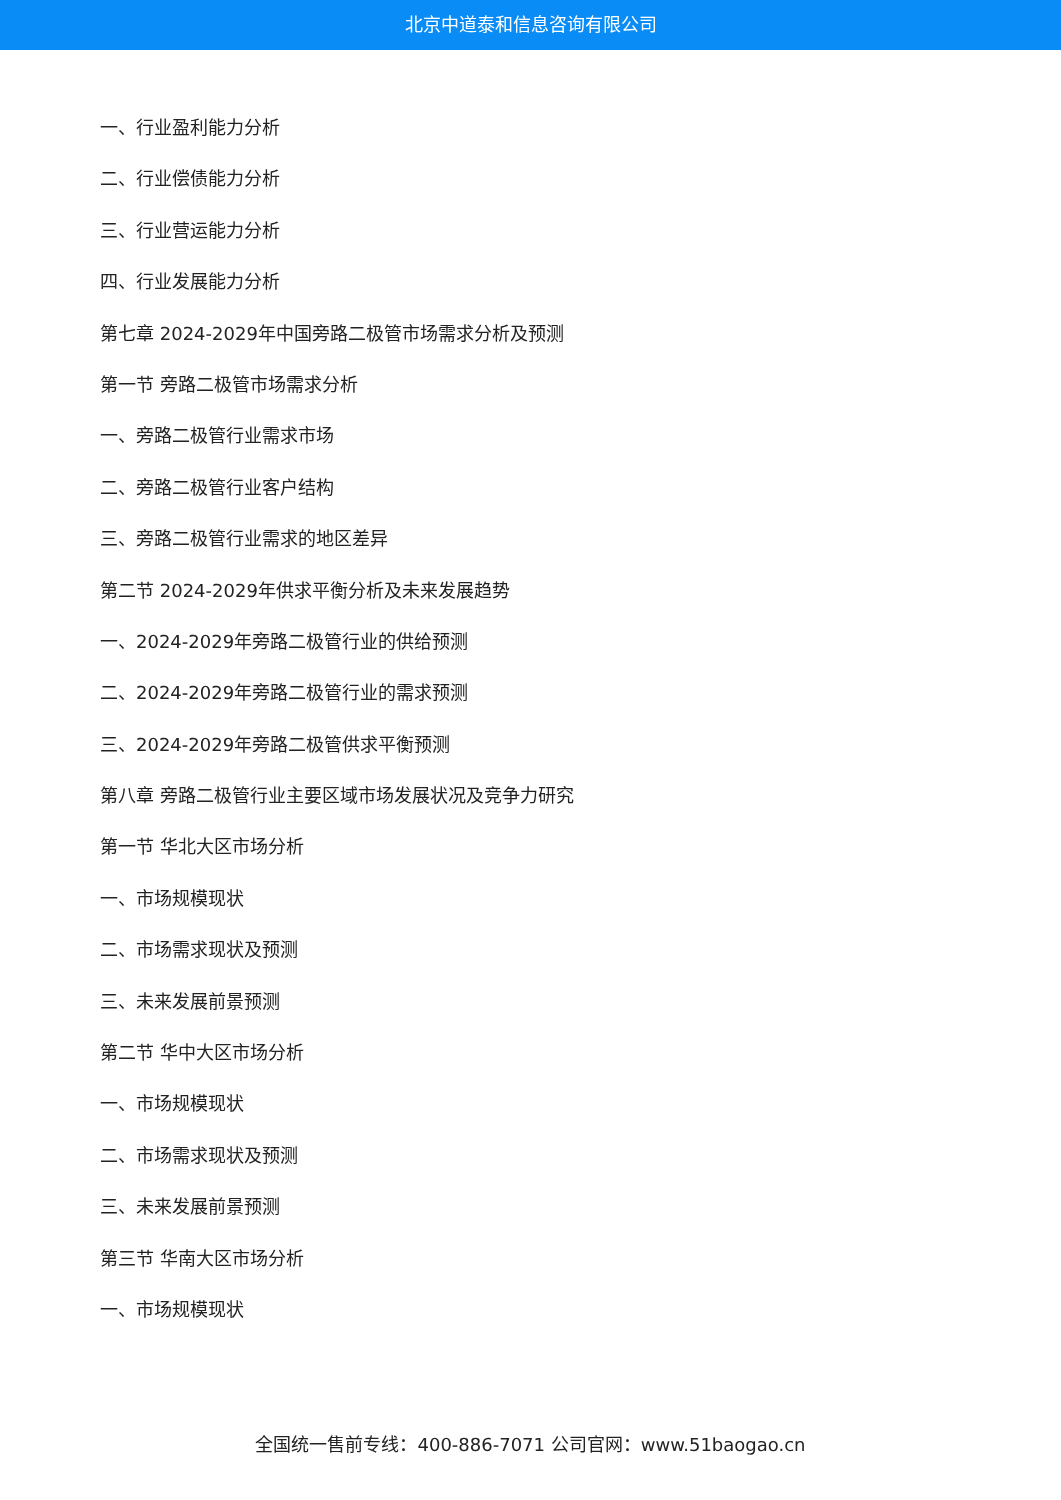北京中道泰和信息咨询有限公司
一、行业盈利能力分析
二、行业偿债能力分析
三、行业营运能力分析
四、行业发展能力分析
第七章 2024-2029年中国旁路二极管市场需求分析及预测
第一节 旁路二极管市场需求分析
一、旁路二极管行业需求市场
二、旁路二极管行业客户结构
三、旁路二极管行业需求的地区差异
第二节 2024-2029年供求平衡分析及未来发展趋势
一、2024-2029年旁路二极管行业的供给预测
二、2024-2029年旁路二极管行业的需求预测
三、2024-2029年旁路二极管供求平衡预测
第八章 旁路二极管行业主要区域市场发展状况及竞争力研究
第一节 华北大区市场分析
一、市场规模现状
二、市场需求现状及预测
三、未来发展前景预测
第二节 华中大区市场分析
一、市场规模现状
二、市场需求现状及预测
三、未来发展前景预测
第三节 华南大区市场分析
一、市场规模现状
全国统一售前专线：400-886-7071 公司官网：www.51baogao.cn